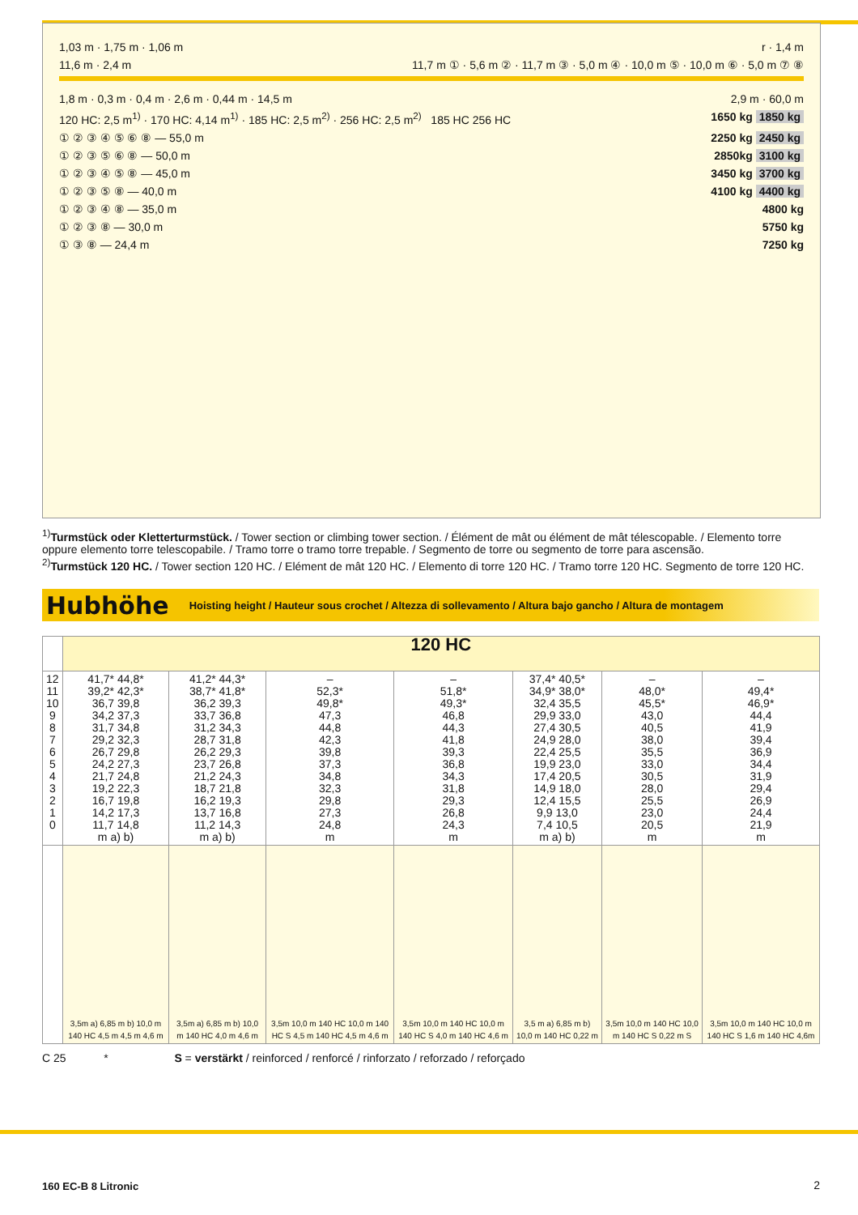1,03 m · 1,75 m · 1,06 m r · 1,4 m
11,6 m · 2,4 m 11,7 m ① · 5,6 m ② · 11,7 m ③ · 5,0 m ④ · 10,0 m ⑤ · 10,0 m ⑥ · 5,0 m ⑦ ⑧
1,8 m · 0,3 m · 0,4 m · 2,6 m · 0,44 m · 14,5 m 2,9 m · 60,0 m
120 HC: 2,5 m<sup>1)</sup> · 170 HC: 4,14 m<sup>1)</sup> · 185 HC: 2,5 m<sup>2)</sup> · 256 HC: 2,5 m<sup>2)</sup> 185 HC 256 HC 1650 kg 1850 kg
① ② ③ ④ ⑤ ⑥ ⑧ — 55,0 m 2250 kg 2450 kg
① ② ③ ⑤ ⑥ ⑧ — 50,0 m 2850kg 3100 kg
① ② ③ ④ ⑤ ⑧ — 45,0 m 3450 kg 3700 kg
① ② ③ ⑤ ⑧ — 40,0 m 4100 kg 4400 kg
① ② ③ ④ ⑧ — 35,0 m 4800 kg
① ② ③ ⑧ — 30,0 m 5750 kg
① ③ ⑧ — 24,4 m 7250 kg
<sup>1)</sup> Turmstück oder Kletterturmstück. / Tower section or climbing tower section. / Élément de mât ou élément de mât télescopable. / Elemento torre oppure elemento torre telescopabile. / Tramo torre o tramo torre trepable. / Segmento de torre ou segmento de torre para ascensão.
<sup>2)</sup> Turmstück 120 HC. / Tower section 120 HC. / Elément de mât 120 HC. / Elemento di torre 120 HC. / Tramo torre 120 HC. Segmento de torre 120 HC.
Hubhöhe
Hoisting height / Hauteur sous crochet / Altezza di sollevamento / Altura bajo gancho / Altura de montagem
| | 120 HC | | | | | | |
| 12 11 10 9 8 7 6 5 4 3 2 1 0 | 41,7* 44,8* 39,2* 42,3* 36,7 39,8 34,2 37,3 31,7 34,8 29,2 32,3 26,7 29,8 24,2 27,3 21,7 24,8 19,2 22,3 16,7 19,8 14,2 17,3 11,7 14,8 m a) b) | 41,2* 44,3* 38,7* 41,8* 36,2 39,3 33,7 36,8 31,2 34,3 28,7 31,8 26,2 29,3 23,7 26,8 21,2 24,3 18,7 21,8 16,2 19,3 13,7 16,8 11,2 14,3 m a) b) | – 52,3* 49,8* 47,3 44,8 42,3 39,8 37,3 34,8 32,3 29,8 27,3 24,8 m | – 51,8* 49,3* 46,8 44,3 41,8 39,3 36,8 34,3 31,8 29,3 26,8 24,3 m | 37,4* 40,5* 34,9* 38,0* 32,4 35,5 29,9 33,0 27,4 30,5 24,9 28,0 22,4 25,5 19,9 23,0 17,4 20,5 14,9 18,0 12,4 15,5 9,9 13,0 7,4 10,5 m a) b) | – 48,0* 45,5* 43,0 40,5 38,0 35,5 33,0 30,5 28,0 25,5 23,0 20,5 m | – 49,4* 46,9* 44,4 41,9 39,4 36,9 34,4 31,9 29,4 26,9 24,4 21,9 m |
| | 3,5m a) 6,85 m b) 10,0 m 140 HC 4,5 m 4,5 m 4,6 m | 3,5m a) 6,85 m b) 10,0 m 140 HC 4,0 m 4,6 m | 3,5m 10,0 m 140 HC 10,0 m 140 HC S 4,5 m 140 HC 4,5 m 4,6 m | 3,5m 10,0 m 140 HC 10,0 m 140 HC S 4,0 m 140 HC 4,6 m | 3,5 m a) 6,85 m b) 10,0 m 140 HC 0,22 m | 3,5m 10,0 m 140 HC 10,0 m 140 HC S 0,22 m S | 3,5m 10,0 m 140 HC 10,0 m 140 HC S 1,6 m 140 HC 4,6m |
C 25 * S = verstärkt / reinforced / renforcé / rinforzato / reforzado / reforçado
160 EC-B 8 Litronic 2